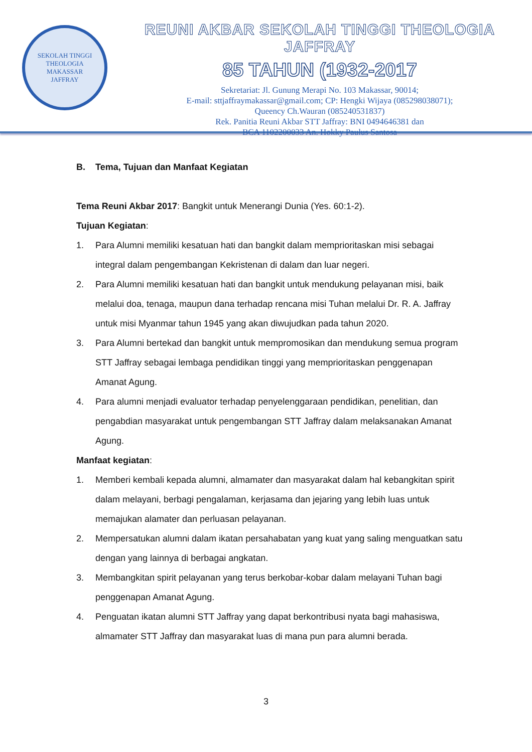SEKOLAH TINGGI THEOLOGIA
MAKASSAR
JAFFRAY
REUNI AKBAR SEKOLAH TINGGI THEOLOGIA JAFFRAY
85 TAHUN (1932-2017
Sekretariat: Jl. Gunung Merapi No. 103 Makassar, 90014;
E-mail: sttjaffraymakassar@gmail.com; CP: Hengki Wijaya (085298038071);
Queency Ch.Wauran (085240531837)
Rek. Panitia Reuni Akbar STT Jaffray: BNI 0494646381 dan
BCA 1102200033 An. Hokky Paulus Santosa
B. Tema, Tujuan dan Manfaat Kegiatan
Tema Reuni Akbar 2017: Bangkit untuk Menerangi Dunia (Yes. 60:1-2).
Tujuan Kegiatan:
1. Para Alumni memiliki kesatuan hati dan bangkit dalam memprioritaskan misi sebagai integral dalam pengembangan Kekristenan di dalam dan luar negeri.
2. Para Alumni memiliki kesatuan hati dan bangkit untuk mendukung pelayanan misi, baik melalui doa, tenaga, maupun dana terhadap rencana misi Tuhan melalui Dr. R. A. Jaffray untuk misi Myanmar tahun 1945 yang akan diwujudkan pada tahun 2020.
3. Para Alumni bertekad dan bangkit untuk mempromosikan dan mendukung semua program STT Jaffray sebagai lembaga pendidikan tinggi yang memprioritaskan penggenapan Amanat Agung.
4. Para alumni menjadi evaluator terhadap penyelenggaraan pendidikan, penelitian, dan pengabdian masyarakat untuk pengembangan STT Jaffray dalam melaksanakan Amanat Agung.
Manfaat kegiatan:
1. Memberi kembali kepada alumni, almamater dan masyarakat dalam hal kebangkitan spirit dalam melayani, berbagi pengalaman, kerjasama dan jejaring yang lebih luas untuk memajukan alamater dan perluasan pelayanan.
2. Mempersatukan alumni dalam ikatan persahabatan yang kuat yang saling menguatkan satu dengan yang lainnya di berbagai angkatan.
3. Membangkitan spirit pelayanan yang terus berkobar-kobar dalam melayani Tuhan bagi penggenapan Amanat Agung.
4. Penguatan ikatan alumni STT Jaffray yang dapat berkontribusi nyata bagi mahasiswa, almamater STT Jaffray dan masyarakat luas di mana pun para alumni berada.
3